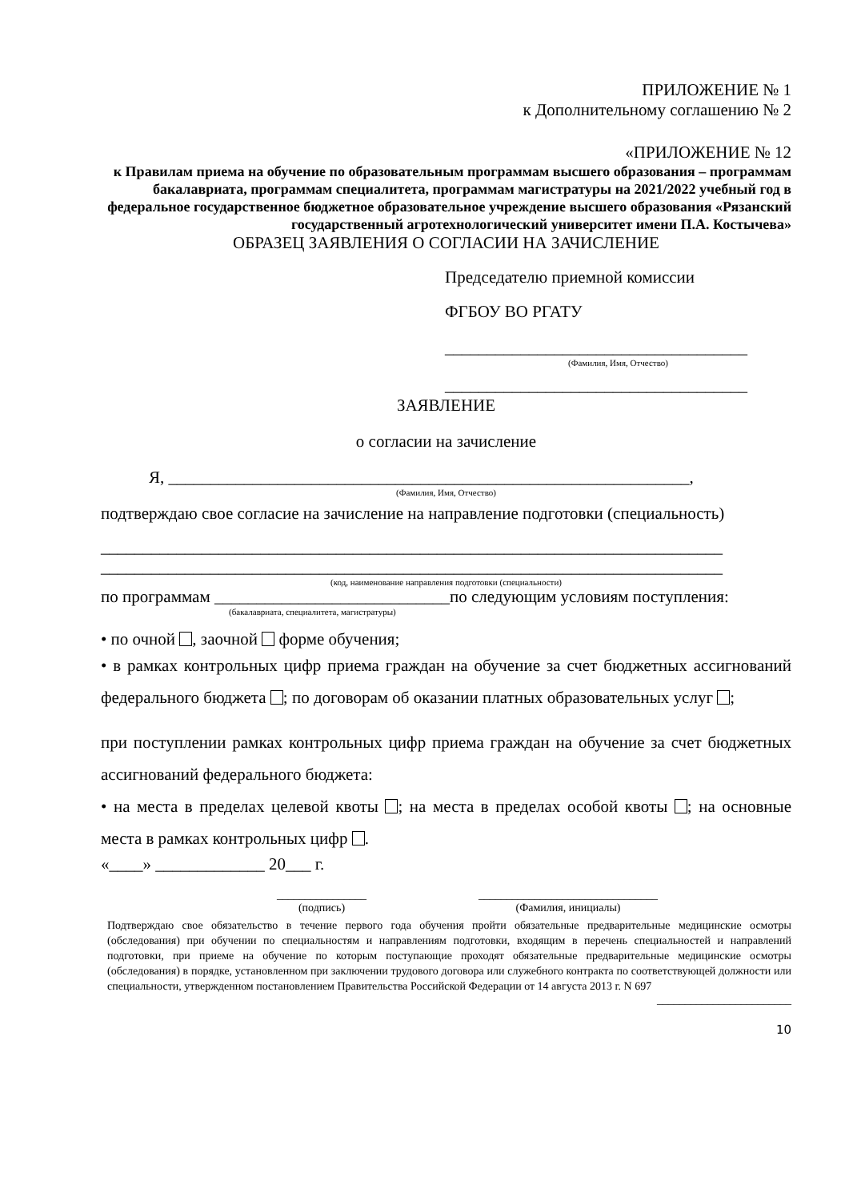ПРИЛОЖЕНИЕ № 1
к Дополнительному соглашению № 2
«ПРИЛОЖЕНИЕ № 12
к Правилам приема на обучение по образовательным программам высшего образования – программам бакалавриата, программам специалитета, программам магистратуры на 2021/2022 учебный год в федеральное государственное бюджетное образовательное учреждение высшего образования «Рязанский государственный агротехнологический университет имени П.А. Костычева»
ОБРАЗЕЦ ЗАЯВЛЕНИЯ О СОГЛАСИИ НА ЗАЧИСЛЕНИЕ
Председателю приемной комиссии
ФГБОУ ВО РГАТУ
____________________________________
(Фамилия, Имя, Отчество)
____________________________________
ЗАЯВЛЕНИЕ
о согласии на зачисление
Я, ______________________________________________________________,
(Фамилия, Имя, Отчество)
подтверждаю свое согласие на зачисление на направление подготовки (специальность)
__________________________________________________________________________
__________________________________________________________________________
(код, наименование направления подготовки (специальности)
по программам ____________________________по следующим условиям поступления:
(бакалавриата, специалитета, магистратуры)
• по очной , заочной форме обучения;
• в рамках контрольных цифр приема граждан на обучение за счет бюджетных ассигнований федерального бюджета ; по договорам об оказании платных образовательных услуг ;
при поступлении рамках контрольных цифр приема граждан на обучение за счет бюджетных ассигнований федерального бюджета:
• на места в пределах целевой квоты ; на места в пределах особой квоты ; на основные места в рамках контрольных цифр .
«____» _____________ 20___ г.
________________
(подпись)
________________________________
(Фамилия, инициалы)
Подтверждаю свое обязательство в течение первого года обучения пройти обязательные предварительные медицинские осмотры (обследования) при обучении по специальностям и направлениям подготовки, входящим в перечень специальностей и направлений подготовки, при приеме на обучение по которым поступающие проходят обязательные предварительные медицинские осмотры (обследования) в порядке, установленном при заключении трудового договора или служебного контракта по соответствующей должности или специальности, утвержденном постановлением Правительства Российской Федерации от 14 августа 2013 г. N 697
________________________
10